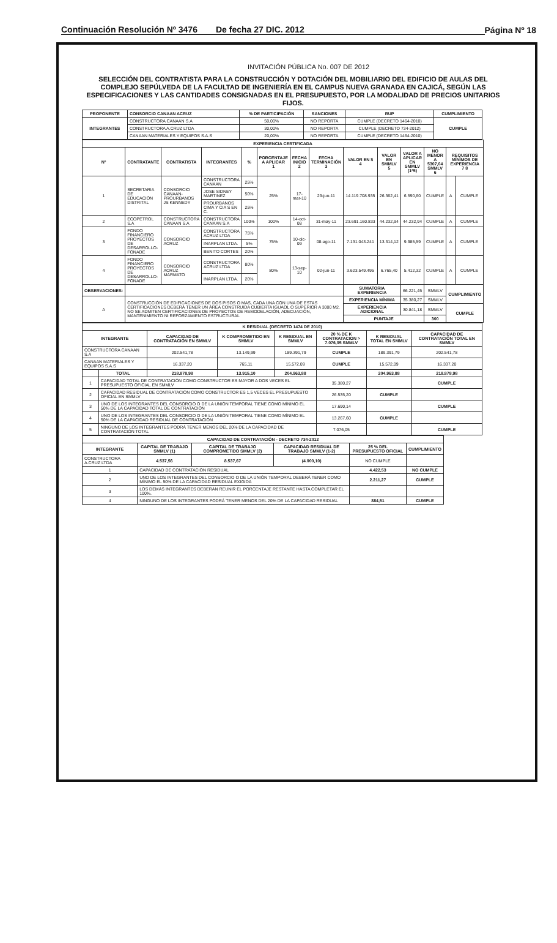Continuación Resolución Nº 3476 De fecha 27 DIC. 2012
Página Nº 18
INVITACIÓN PÚBLICA No. 007 DE 2012
SELECCIÓN DEL CONTRATISTA PARA LA CONSTRUCCIÓN Y DOTACIÓN DEL MOBILIARIO DEL EDIFICIO DE AULAS DEL COMPLEJO SEPÚLVEDA DE LA FACULTAD DE INGENIERÍA EN EL CAMPUS NUEVA GRANADA EN CAJICÁ, SEGÚN LAS ESPECIFICACIONES Y LAS CANTIDADES CONSIGNADAS EN EL PRESUPUESTO, POR LA MODALIDAD DE PRECIOS UNITARIOS FIJOS.
| PROPONENTE | CONSORCIO CANAAN ACRUZ | % DE PARTICIPACIÓN | SANCIONES | RUP | CUMPLIMIENTO |
| --- | --- | --- | --- | --- | --- |
| INTEGRANTES | CONSTRUCTORA CANAAN S.A | 50,00% | NO REPORTA | CUMPLE (DECRETO 1464-2010) | CUMPLE |
| | CONSTRUCTORA A.CRUZ LTDA | 30,00% | NO REPORTA | CUMPLE (DECRETO 734-2012) | |
| | CANAAN MATERIALES Y EQUIPOS S.A.S | 20,00% | NO REPORTA | CUMPLE (DECRETO 1464-2010) | |
| EXPERIENCIA CERTIFICADA | | | | | | | | | | | | | |
| --- | --- | --- | --- | --- | --- | --- | --- | --- | --- | --- | --- | --- | --- |
| Nº | CONTRATANTE | CONTRATISTA | INTEGRANTES | % | PORCENTAJE A APLICAR 1 | FECHA INICIO 2 | FECHA TERMINACIÓN 3 | VALOR EN $ 4 | VALOR EN SMMLV 5 | VALOR A APLICAR EN SMMLV (1*5) | NO MENOR A 5307,04 SMMLV 6 | REQUISITOS MÍNIMOS DE EXPERIENCIA 7 8 | |
| 1 | SECRETARIA DE EDUCACIÓN DISTRITAL | CONSORCIO CANAAN-PROURBANOS JS KENNEDY | CONSTRUCTORA CANAAN | 25% | 25% | 17-mar-10 | 29-jun-11 | 14.119.708.935 | 26.362,41 | 6.590,60 | CUMPLE | A | CUMPLE |
| | | | JOSE SIDNEY MARTINEZ | 50% | | | | | | | | | |
| | | | PROURBANOS CIMA Y CIA S EN C. | 25% | | | | | | | | | |
| 2 | ECOPETROL S.A | CONSTRUCTORA CANAAN S.A | CONSTRUCTORA CANAAN S.A | 100% | 100% | 14-oct-08 | 31-may-11 | 23.691.160.833 | 44.232,94 | 44.232,94 | CUMPLE | A | CUMPLE |
| 3 | FONDO FINANCIERO PROYECTOS DE DESARROLLO- FONADE | CONSORCIO ACRUZ | CONSTRUCTORA ACRUZ LTDA | 75% | 75% | 10-dic-09 | 08-ago-11 | 7.131.043.241 | 13.314,12 | 9.985,59 | CUMPLE | A | CUMPLE |
| | | | INARPLAN LTDA. | 5% | | | | | | | | | |
| | | | BENITO CORTES | 20% | | | | | | | | | |
| 4 | FONDO FINANCIERO PROYECTOS DE DESARROLLO- FONADE | CONSORCIO ACRUZ MARMATO | CONSTRUCTORA ACRUZ LTDA | 80% | 80% | 13-sep-10 | 02-jun-11 | 3.623.549.495 | 6.765,40 | 5.412,32 | CUMPLE | A | CUMPLE |
| | | | INARPLAN LTDA. | 20% | | | | | | | | | |
| OBSERVACIONES: | | | | | | | | SUMATORIA EXPERIENCIA | | 66.221,45 | SMMLV | CUMPLIMIENTO | |
| A | CONSTRUCCIÓN DE EDIFICACIONES DE DOS PISOS O MAS, CADA UNA CON UNA DE ESTAS CERTIFICACIONES DEBERÁ TENER UN ÁREA CONSTRUIDA CUBIERTA IGUAOL O SUPERIOR A 3000 M2. NO SE ADMITEN CERTIFICACIONES DE PROYECTOS DE REMODELACIÓN, ADECUACIÓN, MANTENIMIENTO NI REFORZAMIENTO ESTRUCTURAL | | | | | | | EXPERIENCIA MÍNIMA | | 35.380,27 | SMMLV | | |
| | | | | | | | | EXPERIENCIA ADICIONAL | | 30.841,18 | SMMLV | CUMPLE | |
| | | | | | | | | PUNTAJE | | | 300 | | |
| K RESIDUAL (DECRETO 1474 DE 2010) | | | | | | | |
| --- | --- | --- | --- | --- | --- | --- | --- |
| INTEGRANTE | | CAPACIDAD DE CONTRATACIÓN EN SMMLV | K COMPROMETIDO EN SMMLV | K RESIDUAL EN SMMLV | 20 % DE K CONTRATACION > 7.076,05 SMMLV | K RESIDUAL TOTAL EN SMMLV | CAPACIDAD DE CONTRATACIÓN TOTAL EN SMMLV |
| CONSTRUCTORA CANAAN S.A | | 202.541,78 | 13.149,99 | 189.391,79 | CUMPLE | 189.391,79 | 202.541,78 |
| CANAAN MATERIALES Y EQUIPOS S.A.S | | 16.337,20 | 765,11 | 15.572,09 | CUMPLE | 15.572,09 | 16.337,20 |
| | TOTAL | 218.878,98 | 13.915,10 | 204.963,88 | | 204.963,88 | 218.878,98 |
| 1 | CAPACIDAD TOTAL DE CONTRATACIÓN COMO CONSTRUCTOR ES MAYOR A DOS VECES EL PRESUPUESTO OFICIAL EN SMMLV | | | | 35.380,27 | | CUMPLE |
| 2 | CAPACIDAD RESIDUAL DE CONTRATACIÓN COMO CONSTRUCTOR ES 1,5 VECES EL PRESUPUESTO OFICIAL EN SMMLV | | | | 26.535,20 | CUMPLE | |
| 3 | UNO DE LOS INTEGRANTES DEL CONSORCIO O DE LA UNIÓN TEMPORAL TIENE COMO MÍNIMO EL 50% DE LA CAPACIDAD TOTAL DE CONTRATACIÓN | | | | 17.690,14 | | CUMPLE |
| 4 | UNO DE LOS INTEGRANTES DEL CONSORCIO O DE LA UNIÓN TEMPORAL TIENE COMO MÍNIMO EL 50% DE LA CAPACIDAD RESIDUAL DE CONTRATACIÓN | | | | 13.267,60 | CUMPLE | |
| 5 | NINGUNO DE LOS INTEGRANTES PODRÁ TENER MENOS DEL 20% DE LA CAPACIDAD DE CONTRATACIÓN TOTAL | | | | 7.076,05 | | CUMPLE |
| CAPACIDAD DE CONTRATACIÓN - DECRETO 734-2012 | | | | | | |
| --- | --- | --- | --- | --- | --- | --- |
| INTEGRANTE | | CAPITAL DE TRABAJO SMMLV (1) | CAPITAL DE TRABAJO COMPROMETIDO SMMLV (2) | CAPACIDAD RESIDUAL DE TRABAJO SMMLV (1-2) | 25 % DEL PRESUPUESTO OFICIAL | CUMPLIMIENTO |
| CONSTRUCTORA A.CRUZ LTDA | | 4.537,56 | 8.537,67 | (4.000,10) | NO CUMPLE | |
| 1 | CAPACIDAD DE CONTRATACIÓN RESIDUAL | | | | 4.422,53 | NO CUMPLE |
| 2 | UNO DE LOS INTEGRANTES DEL CONSORCIO O DE LA UNIÓN TEMPORAL DEBERÁ TENER COMO MÍNIMO EL 50% DE LA CAPACIDAD RESIDUAL EXIGIDA | | | | 2.211,27 | CUMPLE |
| 3 | LOS DEMÁS INTEGRANTES DEBERÁN REUNIR EL PORCENTAJE RESTANTE HASTA COMPLETAR EL 100%. | | | | | |
| 4 | NINGUNO DE LOS INTEGRANTES PODRÁ TENER MENOS DEL 20% DE LA CAPACIDAD RESIDUAL | | | | 884,51 | CUMPLE |